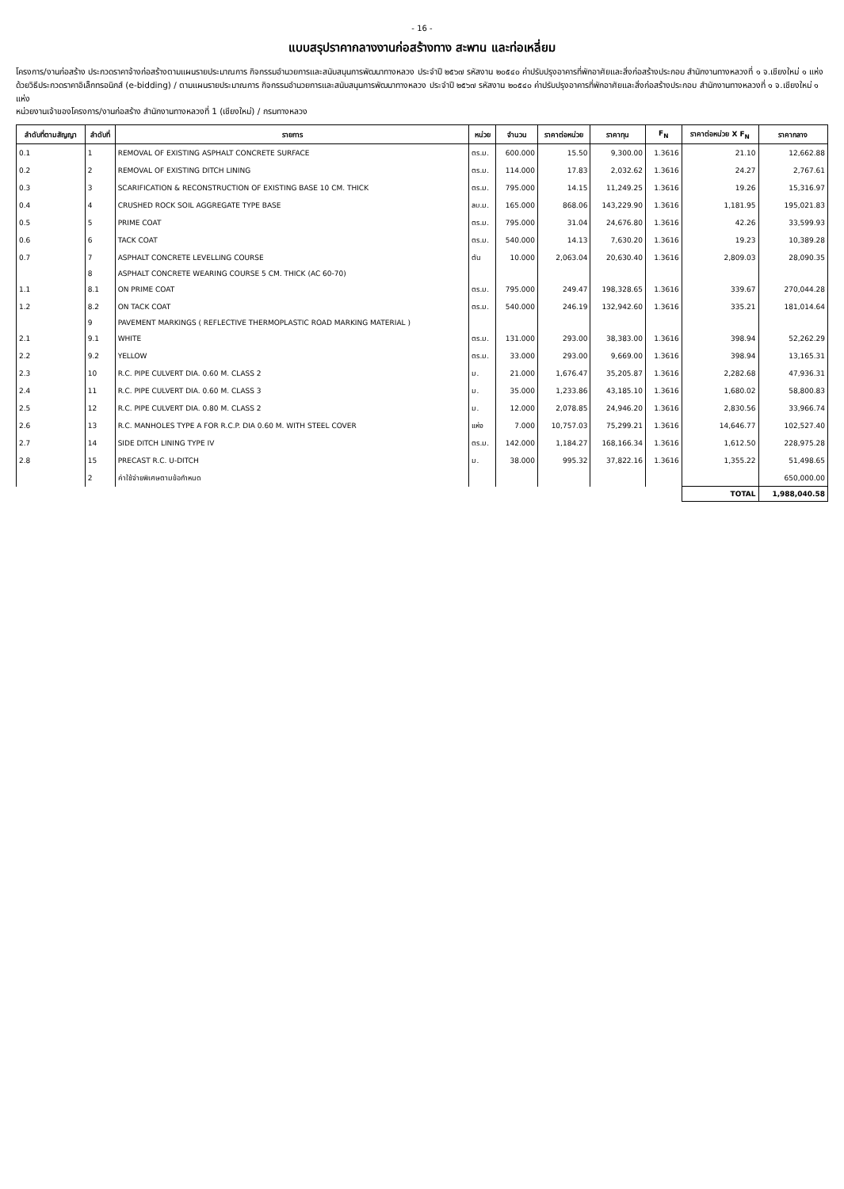- 16 -
แบบสรุปราคากลางงานก่อสร้างทาง สะพาน และท่อเหลี่ยม
โครงการ/งานก่อสร้าง ประกวดราคาจ้างก่อสร้างตามแผนรายประมาณการ กิจกรรมอำนวยการและสนับสนุนการพัฒนาทางหลวง ประจำปี ๒๕๖๗ รหัสงาน ๒๐๕๔๐ ค่าปรับปรุงอาคารที่พักอาศัยและสิ่งก่อสร้างประกอบ สำนักงานทางหลวงที่ ๑ จ.เชียงใหม่ ๑ แห่ง ด้วยวิธีประกวดราคาอิเล็กทรอนิกส์ (e-bidding) / ตามแผนรายประมาณการ กิจกรรมอำนวยการและสนับสนุนการพัฒนาทางหลวง ประจำปี ๒๕๖๗ รหัสงาน ๒๐๕๔๐ ค่าปรับปรุงอาคารที่พักอาศัยและสิ่งก่อสร้างประกอบ สำนักงานทางหลวงที่ ๑ จ.เชียงใหม่ ๑ แห่ง
หน่วยงานเจ้าของโครงการ/งานก่อสร้าง สำนักงานทางหลวงที่ 1 (เชียงใหม่) / กรมทางหลวง
| ลำดับที่ตามสัญญา | ลำดับที่ | รายการ | หน่วย | จำนวน | ราคาต่อหน่วย | ราคาทุน | F<sub>N</sub> | ราคาต่อหน่วย X F<sub>N</sub> | ราคากลาง |
| --- | --- | --- | --- | --- | --- | --- | --- | --- | --- |
| 0.1 | 1 | REMOVAL OF EXISTING ASPHALT CONCRETE SURFACE | ตร.ม. | 600.000 | 15.50 | 9,300.00 | 1.3616 | 21.10 | 12,662.88 |
| 0.2 | 2 | REMOVAL OF EXISTING DITCH LINING | ตร.ม. | 114.000 | 17.83 | 2,032.62 | 1.3616 | 24.27 | 2,767.61 |
| 0.3 | 3 | SCARIFICATION & RECONSTRUCTION OF EXISTING BASE 10 CM. THICK | ตร.ม. | 795.000 | 14.15 | 11,249.25 | 1.3616 | 19.26 | 15,316.97 |
| 0.4 | 4 | CRUSHED ROCK SOIL AGGREGATE TYPE BASE | ลบ.ม. | 165.000 | 868.06 | 143,229.90 | 1.3616 | 1,181.95 | 195,021.83 |
| 0.5 | 5 | PRIME COAT | ตร.ม. | 795.000 | 31.04 | 24,676.80 | 1.3616 | 42.26 | 33,599.93 |
| 0.6 | 6 | TACK COAT | ตร.ม. | 540.000 | 14.13 | 7,630.20 | 1.3616 | 19.23 | 10,389.28 |
| 0.7 | 7 | ASPHALT CONCRETE LEVELLING COURSE | ตัน | 10.000 | 2,063.04 | 20,630.40 | 1.3616 | 2,809.03 | 28,090.35 |
| | 8 | ASPHALT CONCRETE WEARING COURSE 5 CM. THICK (AC 60-70) | | | | | | | |
| 1.1 | 8.1 | ON PRIME COAT | ตร.ม. | 795.000 | 249.47 | 198,328.65 | 1.3616 | 339.67 | 270,044.28 |
| 1.2 | 8.2 | ON TACK COAT | ตร.ม. | 540.000 | 246.19 | 132,942.60 | 1.3616 | 335.21 | 181,014.64 |
| | 9 | PAVEMENT MARKINGS ( REFLECTIVE THERMOPLASTIC ROAD MARKING MATERIAL ) | | | | | | | |
| 2.1 | 9.1 | WHITE | ตร.ม. | 131.000 | 293.00 | 38,383.00 | 1.3616 | 398.94 | 52,262.29 |
| 2.2 | 9.2 | YELLOW | ตร.ม. | 33.000 | 293.00 | 9,669.00 | 1.3616 | 398.94 | 13,165.31 |
| 2.3 | 10 | R.C. PIPE CULVERT DIA. 0.60 M. CLASS 2 | ม. | 21.000 | 1,676.47 | 35,205.87 | 1.3616 | 2,282.68 | 47,936.31 |
| 2.4 | 11 | R.C. PIPE CULVERT DIA. 0.60 M. CLASS 3 | ม. | 35.000 | 1,233.86 | 43,185.10 | 1.3616 | 1,680.02 | 58,800.83 |
| 2.5 | 12 | R.C. PIPE CULVERT DIA. 0.80 M. CLASS 2 | ม. | 12.000 | 2,078.85 | 24,946.20 | 1.3616 | 2,830.56 | 33,966.74 |
| 2.6 | 13 | R.C. MANHOLES TYPE A FOR R.C.P. DIA 0.60 M. WITH STEEL COVER | แห่ง | 7.000 | 10,757.03 | 75,299.21 | 1.3616 | 14,646.77 | 102,527.40 |
| 2.7 | 14 | SIDE DITCH LINING TYPE IV | ตร.ม. | 142.000 | 1,184.27 | 168,166.34 | 1.3616 | 1,612.50 | 228,975.28 |
| 2.8 | 15 | PRECAST R.C. U-DITCH | ม. | 38.000 | 995.32 | 37,822.16 | 1.3616 | 1,355.22 | 51,498.65 |
| | 2 | ค่าใช้จ่ายพิเศษตามข้อกำหนด | | | | | | | 650,000.00 |
| | | | | | | | | TOTAL | 1,988,040.58 |